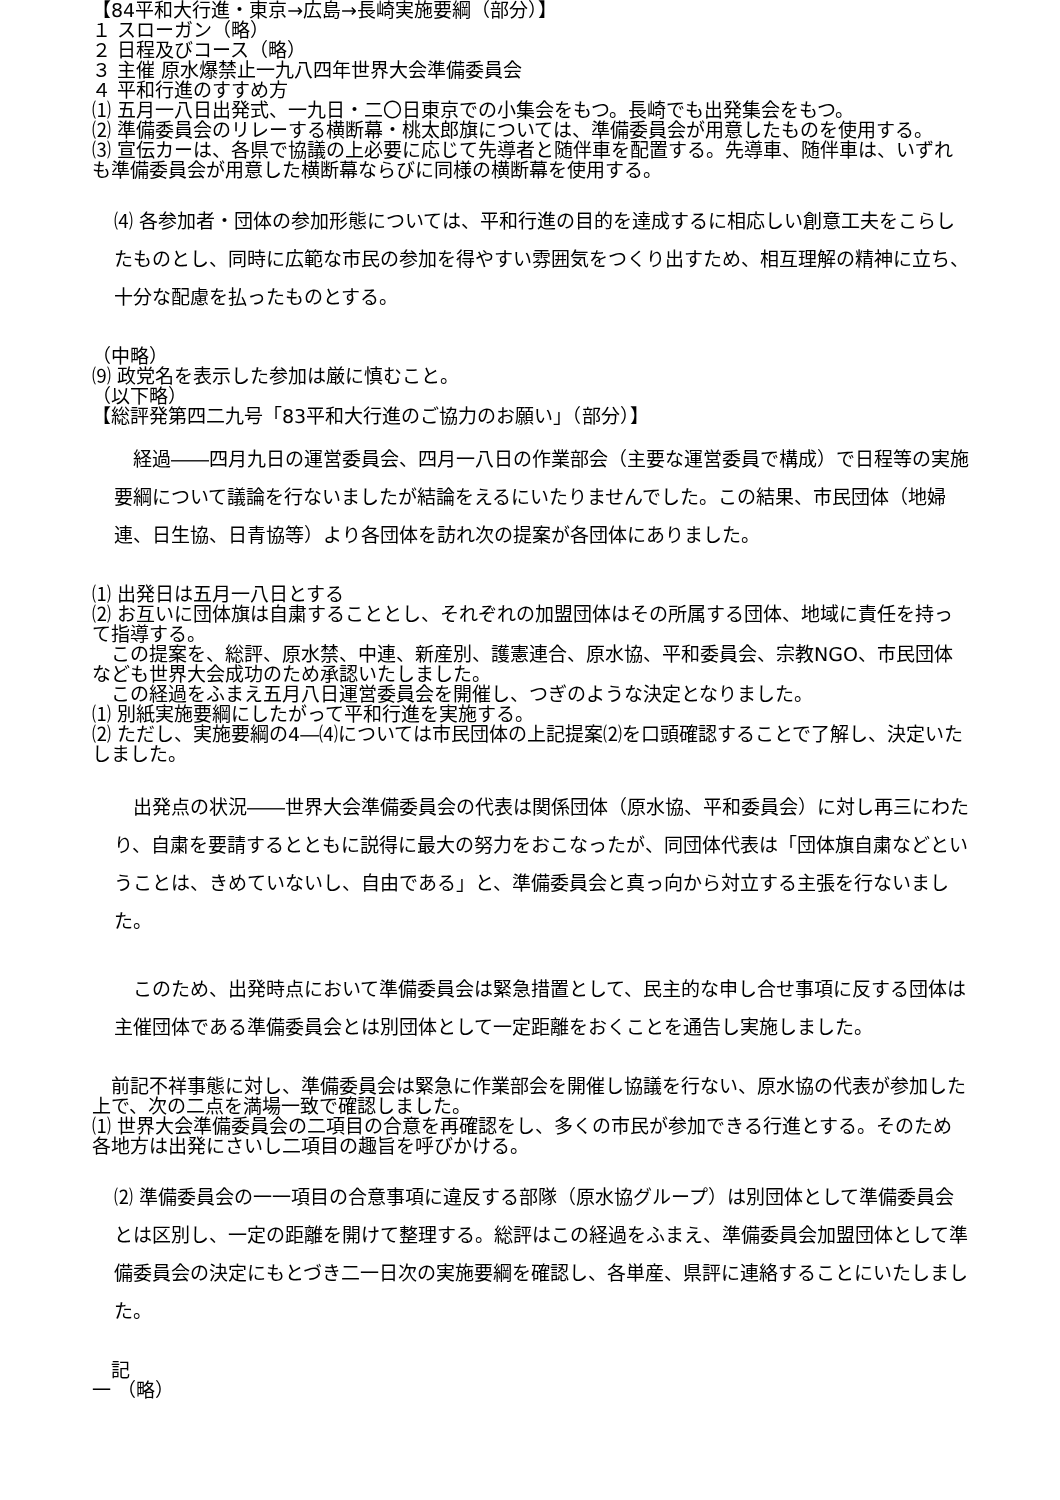【84平和大行進・東京→広島→長崎実施要綱（部分）】
１ スローガン（略）
２ 日程及びコース（略）
３ 主催 原水爆禁止一九八四年世界大会準備委員会
４ 平和行進のすすめ方
⑴ 五月一八日出発式、一九日・二〇日東京での小集会をもつ。長崎でも出発集会をもつ。
⑵ 準備委員会のリレーする横断幕・桃太郎旗については、準備委員会が用意したものを使用する。
⑶ 宣伝カーは、各県で協議の上必要に応じて先導者と随伴車を配置する。先導車、随伴車は、いずれも準備委員会が用意した横断幕ならびに同様の横断幕を使用する。
⑷ 各参加者・団体の参加形態については、平和行進の目的を達成するに相応しい創意工夫をこらしたものとし、同時に広範な市民の参加を得やすい雰囲気をつくり出すため、相互理解の精神に立ち、十分な配慮を払ったものとする。
（中略）
⑼ 政党名を表示した参加は厳に慎むこと。
（以下略）
【総評発第四二九号「83平和大行進のご協力のお願い」（部分）】
　経過――四月九日の運営委員会、四月一八日の作業部会（主要な運営委員で構成）で日程等の実施要綱について議論を行ないましたが結論をえるにいたりませんでした。この結果、市民団体（地婦連、日生協、日青協等）より各団体を訪れ次の提案が各団体にありました。
⑴ 出発日は五月一八日とする
⑵ お互いに団体旗は自粛することとし、それぞれの加盟団体はその所属する団体、地域に責任を持って指導する。
　この提案を、総評、原水禁、中連、新産別、護憲連合、原水協、平和委員会、宗教NGO、市民団体なども世界大会成功のため承認いたしました。
　この経過をふまえ五月八日運営委員会を開催し、つぎのような決定となりました。
⑴ 別紙実施要綱にしたがって平和行進を実施する。
⑵ ただし、実施要綱の4―⑷については市民団体の上記提案⑵を口頭確認することで了解し、決定いたしました。
　出発点の状況――世界大会準備委員会の代表は関係団体（原水協、平和委員会）に対し再三にわたり、自粛を要請するとともに説得に最大の努力をおこなったが、同団体代表は「団体旗自粛などということは、きめていないし、自由である」と、準備委員会と真っ向から対立する主張を行ないました。
　このため、出発時点において準備委員会は緊急措置として、民主的な申し合せ事項に反する団体は主催団体である準備委員会とは別団体として一定距離をおくことを通告し実施しました。
　前記不祥事態に対し、準備委員会は緊急に作業部会を開催し協議を行ない、原水協の代表が参加した上で、次の二点を満場一致で確認しました。
⑴ 世界大会準備委員会の二項目の合意を再確認をし、多くの市民が参加できる行進とする。そのため各地方は出発にさいし二項目の趣旨を呼びかける。
⑵ 準備委員会の一一項目の合意事項に違反する部隊（原水協グループ）は別団体として準備委員会とは区別し、一定の距離を開けて整理する。総評はこの経過をふまえ、準備委員会加盟団体として準備委員会の決定にもとづき二一日次の実施要綱を確認し、各単産、県評に連絡することにいたしました。
　記
一 （略）